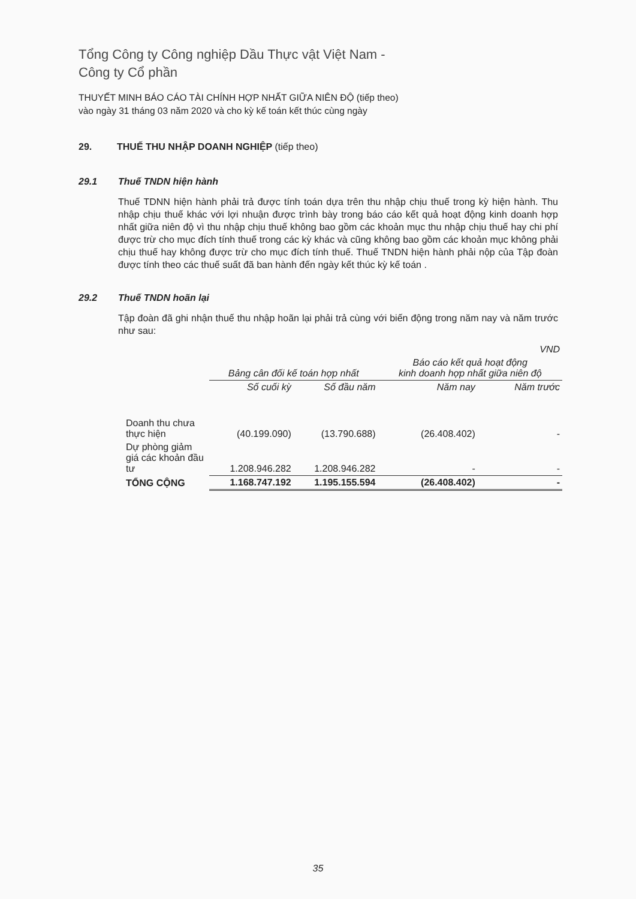Tổng Công ty Công nghiệp Dầu Thực vật Việt Nam -
Công ty Cổ phần
THUYẾT MINH BÁO CÁO TÀI CHÍNH HỢP NHẤT GIỮA NIÊN ĐỘ (tiếp theo)
vào ngày 31 tháng 03 năm 2020 và cho kỳ kế toán kết thúc cùng ngày
29. THUẾ THU NHẬP DOANH NGHIỆP (tiếp theo)
29.1 Thuế TNDN hiện hành
Thuế TDNN hiện hành phải trả được tính toán dựa trên thu nhập chịu thuế trong kỳ hiện hành. Thu nhập chịu thuế khác với lợi nhuận được trình bày trong báo cáo kết quả hoạt động kinh doanh hợp nhất giữa niên độ vì thu nhập chịu thuế không bao gồm các khoản mục thu nhập chịu thuế hay chi phí được trừ cho mục đích tính thuế trong các kỳ khác và cũng không bao gồm các khoản mục không phải chịu thuế hay không được trừ cho mục đích tính thuế. Thuế TNDN hiện hành phải nộp của Tập đoàn được tính theo các thuế suất đã ban hành đến ngày kết thúc kỳ kế toán .
29.2 Thuế TNDN hoãn lại
Tập đoàn đã ghi nhận thuế thu nhập hoãn lại phải trả cùng với biến động trong năm nay và năm trước như sau:
| | VND | | | |
| --- | --- | --- | --- | --- |
| | Bảng cân đối kế toán hợp nhất | | Báo cáo kết quả hoạt động kinh doanh hợp nhất giữa niên độ | |
| | Số cuối kỳ | Số đầu năm | Năm nay | Năm trước |
| Doanh thu chưa thực hiện | (40.199.090) | (13.790.688) | (26.408.402) | - |
| Dự phòng giảm giá các khoản đầu tư | 1.208.946.282 | 1.208.946.282 | - | - |
| TỔNG CỘNG | 1.168.747.192 | 1.195.155.594 | (26.408.402) | - |
35